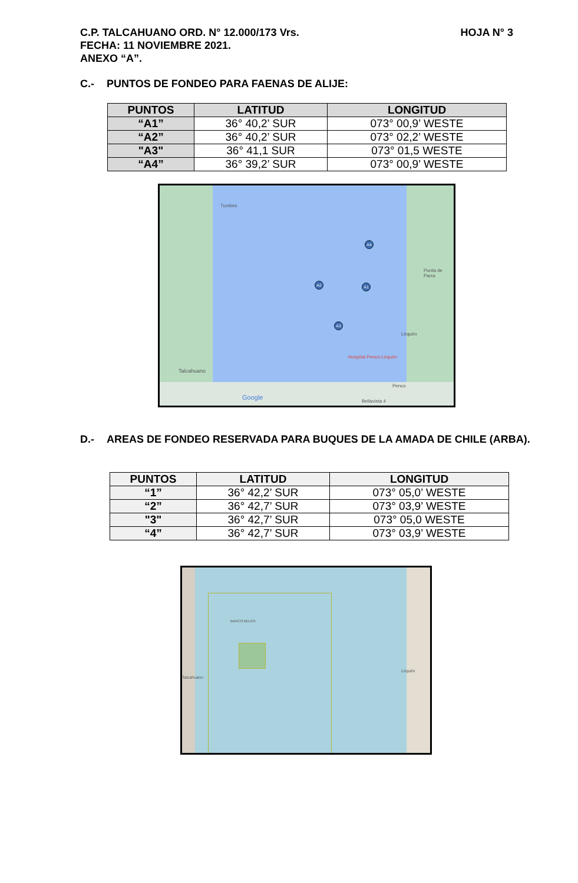HOJA N° 3 C.P. TALCAHUANO ORD. N° 12.000/173 Vrs.
FECHA: 11 NOVIEMBRE 2021.
ANEXO “A”.
C.- PUNTOS DE FONDEO PARA FAENAS DE ALIJE:
| PUNTOS | LATITUD | LONGITUD |
| --- | --- | --- |
| “A1” | 36° 40,2’ SUR | 073° 00,9’ WESTE |
| “A2” | 36° 40,2’ SUR | 073° 02,2’ WESTE |
| "A3" | 36° 41,1 SUR | 073° 01,5 WESTE |
| “A4” | 36° 39,2’ SUR | 073° 00,9’ WESTE |
Tumbes
Punta de Parra
Lirquén
Hospital Penco-Lirquén
Talcahuano
Penco
Bellavista 4 Google
A4
A2 A1
A3
D.- AREAS DE FONDEO RESERVADA PARA BUQUES DE LA AMADA DE CHILE (ARBA).
| PUNTOS | LATITUD | LONGITUD |
| --- | --- | --- |
| “1” | 36° 42,2’ SUR | 073° 05,0’ WESTE |
| “2” | 36° 42,7’ SUR | 073° 03,9’ WESTE |
| "3" | 36° 42,7’ SUR | 073° 05,0 WESTE |
| “4” | 36° 42,7’ SUR | 073° 03,9’ WESTE |
BANCO BELÉN
Talcahuano
Lirquén